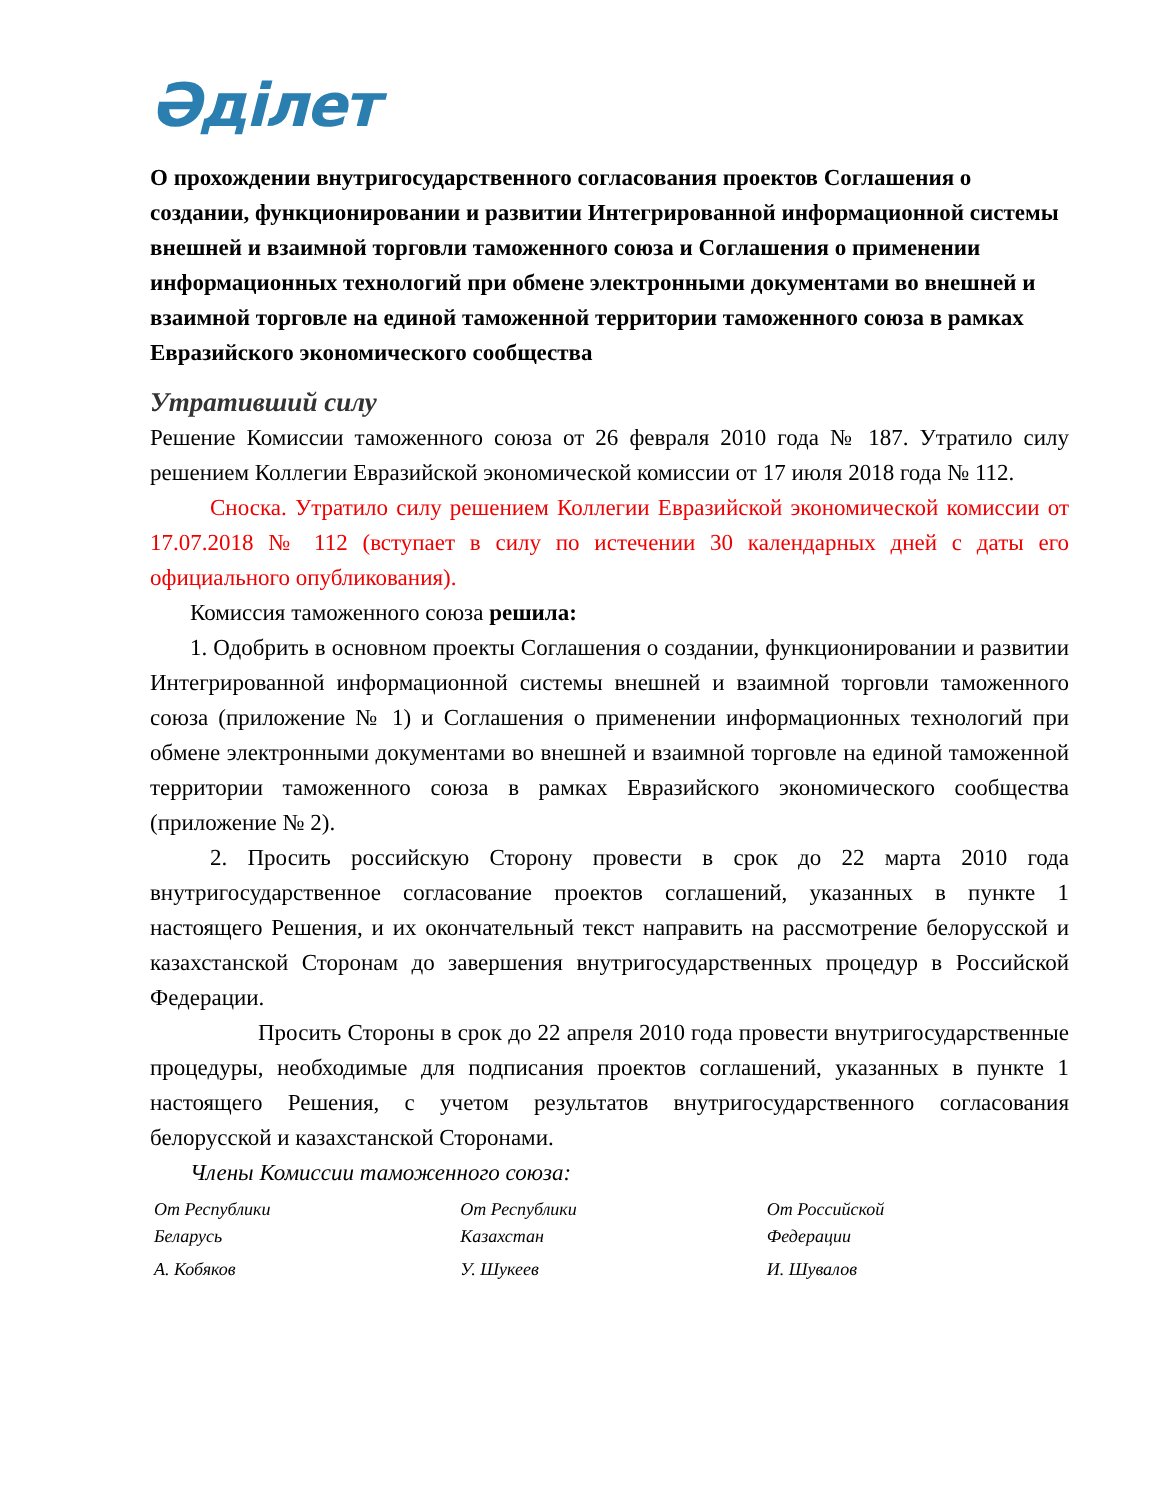Әділет
О прохождении внутригосударственного согласования проектов Соглашения о создании, функционировании и развитии Интегрированной информационной системы внешней и взаимной торговли таможенного союза и Соглашения о применении информационных технологий при обмене электронными документами во внешней и взаимной торговле на единой таможенной территории таможенного союза в рамках Евразийского экономического сообщества
Утративший силу
Решение Комиссии таможенного союза от 26 февраля 2010 года № 187. Утратило силу решением Коллегии Евразийской экономической комиссии от 17 июля 2018 года № 112.
Сноска. Утратило силу решением Коллегии Евразийской экономической комиссии от 17.07.2018 № 112 (вступает в силу по истечении 30 календарных дней с даты его официального опубликования).
Комиссия таможенного союза решила:
1. Одобрить в основном проекты Соглашения о создании, функционировании и развитии Интегрированной информационной системы внешней и взаимной торговли таможенного союза (приложение № 1) и Соглашения о применении информационных технологий при обмене электронными документами во внешней и взаимной торговле на единой таможенной территории таможенного союза в рамках Евразийского экономического сообщества (приложение № 2).
2. Просить российскую Сторону провести в срок до 22 марта 2010 года внутригосударственное согласование проектов соглашений, указанных в пункте 1 настоящего Решения, и их окончательный текст направить на рассмотрение белорусской и казахстанской Сторонам до завершения внутригосударственных процедур в Российской Федерации.
Просить Стороны в срок до 22 апреля 2010 года провести внутригосударственные процедуры, необходимые для подписания проектов соглашений, указанных в пункте 1 настоящего Решения, с учетом результатов внутригосударственного согласования белорусской и казахстанской Сторонами.
Члены Комиссии таможенного союза:
| От Республики Беларусь | От Республики Казахстан | От Российской Федерации |
| А. Кобяков | У. Шукеев | И. Шувалов |